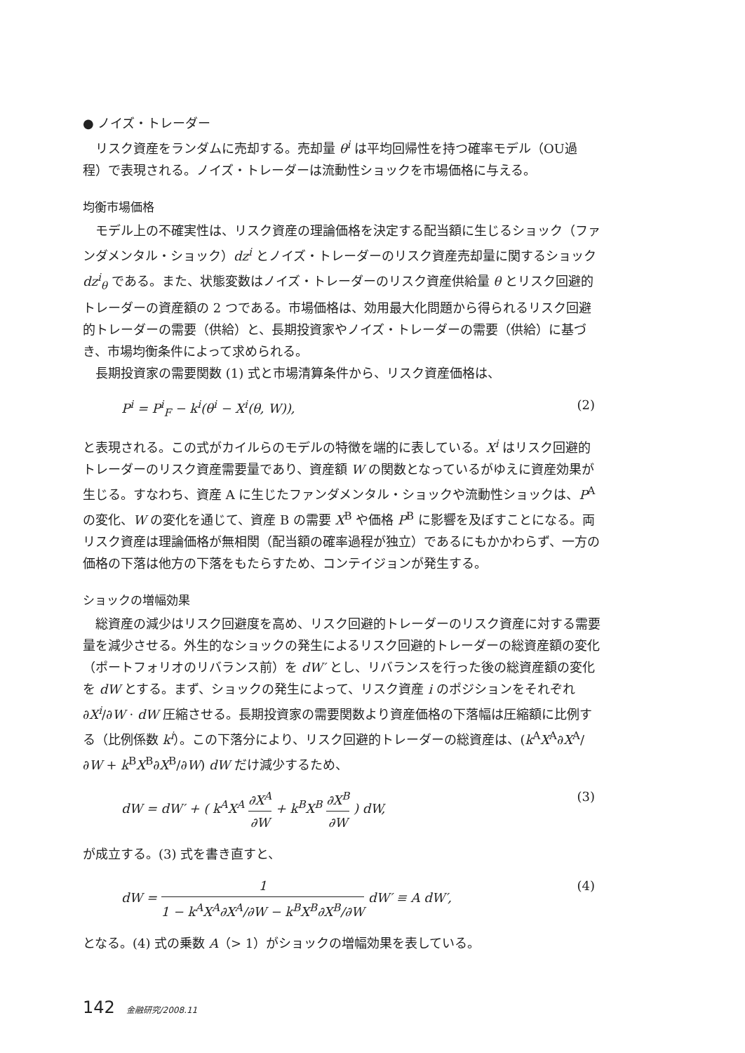● ノイズ・トレーダー
リスク資産をランダムに売却する。売却量 θ<sup>i</sup> は平均回帰性を持つ確率モデル（OU過程）で表現される。ノイズ・トレーダーは流動性ショックを市場価格に与える。
均衡市場価格
モデル上の不確実性は、リスク資産の理論価格を決定する配当額に生じるショック（ファンダメンタル・ショック）dz<sup>i</sup> とノイズ・トレーダーのリスク資産売却量に関するショック dz<sup>i</sup><sub>θ</sub> である。また、状態変数はノイズ・トレーダーのリスク資産供給量 θ とリスク回避的トレーダーの資産額の 2 つである。市場価格は、効用最大化問題から得られるリスク回避的トレーダーの需要（供給）と、長期投資家やノイズ・トレーダーの需要（供給）に基づき、市場均衡条件によって求められる。
長期投資家の需要関数 (1) 式と市場清算条件から、リスク資産価格は、
P<sup>i</sup> = P<sup>i</sup><sub>F</sub> − k<sup>i</sup>(θ<sup>i</sup> − X<sup>i</sup>(θ, W)), (2)
と表現される。この式がカイルらのモデルの特徴を端的に表している。X<sup>i</sup> はリスク回避的トレーダーのリスク資産需要量であり、資産額 W の関数となっているがゆえに資産効果が生じる。すなわち、資産 A に生じたファンダメンタル・ショックや流動性ショックは、P<sup>A</sup> の変化、W の変化を通じて、資産 B の需要 X<sup>B</sup> や価格 P<sup>B</sup> に影響を及ぼすことになる。両リスク資産は理論価格が無相関（配当額の確率過程が独立）であるにもかかわらず、一方の価格の下落は他方の下落をもたらすため、コンテイジョンが発生する。
ショックの増幅効果
総資産の減少はリスク回避度を高め、リスク回避的トレーダーのリスク資産に対する需要量を減少させる。外生的なショックの発生によるリスク回避的トレーダーの総資産額の変化（ポートフォリオのリバランス前）を dW′ とし、リバランスを行った後の総資産額の変化を dW とする。まず、ショックの発生によって、リスク資産 i のポジションをそれぞれ ∂X<sup>i</sup>/∂W · dW 圧縮させる。長期投資家の需要関数より資産価格の下落幅は圧縮額に比例する（比例係数 k<sup>i</sup>）。この下落分により、リスク回避的トレーダーの総資産は、(k<sup>A</sup>X<sup>A</sup>∂X<sup>A</sup>/∂W + k<sup>B</sup>X<sup>B</sup>∂X<sup>B</sup>/∂W) dW だけ減少するため、
dW = dW′ + ( k<sup>A</sup>X<sup>A</sup> ∂X<sup>A</sup> ∂W + k<sup>B</sup>X<sup>B</sup> ∂X<sup>B</sup> ∂W ) dW, (3)
が成立する。(3) 式を書き直すと、
dW = 1 1 − k<sup>A</sup>X<sup>A</sup>∂X<sup>A</sup>/∂W − k<sup>B</sup>X<sup>B</sup>∂X<sup>B</sup>/∂W dW′ ≡ A dW′, (4)
となる。(4) 式の乗数 A（> 1）がショックの増幅効果を表している。
142 金融研究/2008.11